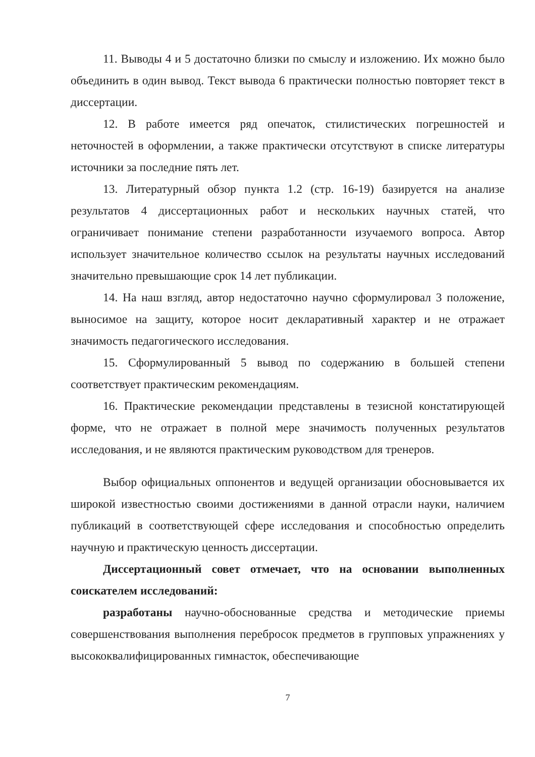11. Выводы 4 и 5 достаточно близки по смыслу и изложению. Их можно было объединить в один вывод. Текст вывода 6 практически полностью повторяет текст в диссертации.
12. В работе имеется ряд опечаток, стилистических погрешностей и неточностей в оформлении, а также практически отсутствуют в списке литературы источники за последние пять лет.
13. Литературный обзор пункта 1.2 (стр. 16-19) базируется на анализе результатов 4 диссертационных работ и нескольких научных статей, что ограничивает понимание степени разработанности изучаемого вопроса. Автор использует значительное количество ссылок на результаты научных исследований значительно превышающие срок 14 лет публикации.
14. На наш взгляд, автор недостаточно научно сформулировал 3 положение, выносимое на защиту, которое носит декларативный характер и не отражает значимость педагогического исследования.
15. Сформулированный 5 вывод по содержанию в большей степени соответствует практическим рекомендациям.
16. Практические рекомендации представлены в тезисной констатирующей форме, что не отражает в полной мере значимость полученных результатов исследования, и не являются практическим руководством для тренеров.
Выбор официальных оппонентов и ведущей организации обосновывается их широкой известностью своими достижениями в данной отрасли науки, наличием публикаций в соответствующей сфере исследования и способностью определить научную и практическую ценность диссертации.
Диссертационный совет отмечает, что на основании выполненных соискателем исследований:
разработаны научно-обоснованные средства и методические приемы совершенствования выполнения перебросок предметов в групповых упражнениях у высококвалифицированных гимнасток, обеспечивающие
7